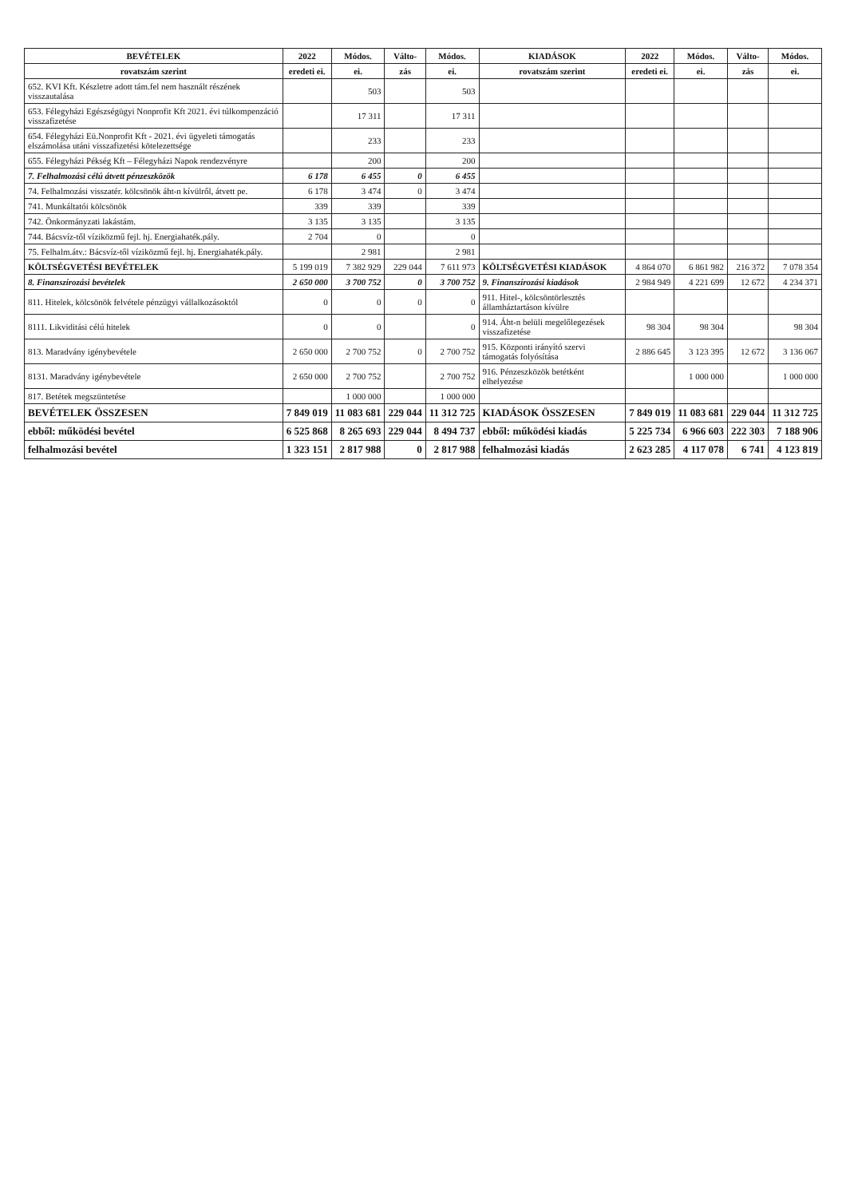| BEVÉTELEK | 2022 | Módos. | Válto- | Módos. | KIADÁSOK | 2022 | Módos. | Válto- | Módos. |
| --- | --- | --- | --- | --- | --- | --- | --- | --- | --- |
| rovatszám szerint | eredeti ei. | ei. | zás | ei. | rovatszám szerint | eredeti ei. | ei. | zás | ei. |
| 652. KVI Kft. Készletre adott tám.fel nem használt részének visszautalása | | 503 | | 503 | | | | | |
| 653. Félegyházi Egészségügyi Nonprofit Kft 2021. évi túlkompenzáció visszafizetése | | 17 311 | | 17 311 | | | | | |
| 654. Félegyházi Eü.Nonprofit Kft - 2021. évi ügyeleti támogatás elszámolása utáni visszafizetési kötelezettsége | | 233 | | 233 | | | | | |
| 655. Félegyházi Pékség Kft – Félegyházi Napok rendezvényre | | 200 | | 200 | | | | | |
| 7. Felhalmozási célú átvett pénzeszközök | 6 178 | 6 455 | 0 | 6 455 | | | | | |
| 74. Felhalmozási visszatér. kölcsönök áht-n kívülről, átvett pe. | 6 178 | 3 474 | 0 | 3 474 | | | | | |
| 741. Munkáltatói kölcsönök | 339 | 339 | | 339 | | | | | |
| 742. Önkormányzati lakástám. | 3 135 | 3 135 | | 3 135 | | | | | |
| 744. Bácsvíz-től víziközmű fejl. hj. Energiahaték.pály. | 2 704 | 0 | | 0 | | | | | |
| 75. Felhalm.átv.: Bácsvíz-től víziközmű fejl. hj. Energiahaték.pály. | | 2 981 | | 2 981 | | | | | |
| KÖLTSÉGVETÉSI BEVÉTELEK | 5 199 019 | 7 382 929 | 229 044 | 7 611 973 | KÖLTSÉGVETÉSI KIADÁSOK | 4 864 070 | 6 861 982 | 216 372 | 7 078 354 |
| 8. Finanszírozási bevételek | 2 650 000 | 3 700 752 | 0 | 3 700 752 | 9. Finanszírozási kiadások | 2 984 949 | 4 221 699 | 12 672 | 4 234 371 |
| 811. Hitelek, kölcsönök felvétele pénzügyi vállalkozásoktól | 0 | 0 | 0 | 0 | 911. Hitel-, kölcsöntörlesztés államháztartáson kívülre | | | | |
| 8111. Likviditási célú hitelek | 0 | 0 | | 0 | 914. Áht-n belüli megelőlegezések visszafizetése | 98 304 | 98 304 | | 98 304 |
| 813. Maradvány igénybevétele | 2 650 000 | 2 700 752 | 0 | 2 700 752 | 915. Központi irányító szervi támogatás folyósítása | 2 886 645 | 3 123 395 | 12 672 | 3 136 067 |
| 8131. Maradvány igénybevétele | 2 650 000 | 2 700 752 | | 2 700 752 | 916. Pénzeszközök betétként elhelyezése | | 1 000 000 | | 1 000 000 |
| 817. Betétek megszüntetése | | 1 000 000 | | 1 000 000 | | | | | |
| BEVÉTELEK ÖSSZESEN | 7 849 019 | 11 083 681 | 229 044 | 11 312 725 | KIADÁSOK ÖSSZESEN | 7 849 019 | 11 083 681 | 229 044 | 11 312 725 |
| ebből: működési bevétel | 6 525 868 | 8 265 693 | 229 044 | 8 494 737 | ebből: működési kiadás | 5 225 734 | 6 966 603 | 222 303 | 7 188 906 |
| felhalmozási bevétel | 1 323 151 | 2 817 988 | 0 | 2 817 988 | felhalmozási kiadás | 2 623 285 | 4 117 078 | 6 741 | 4 123 819 |